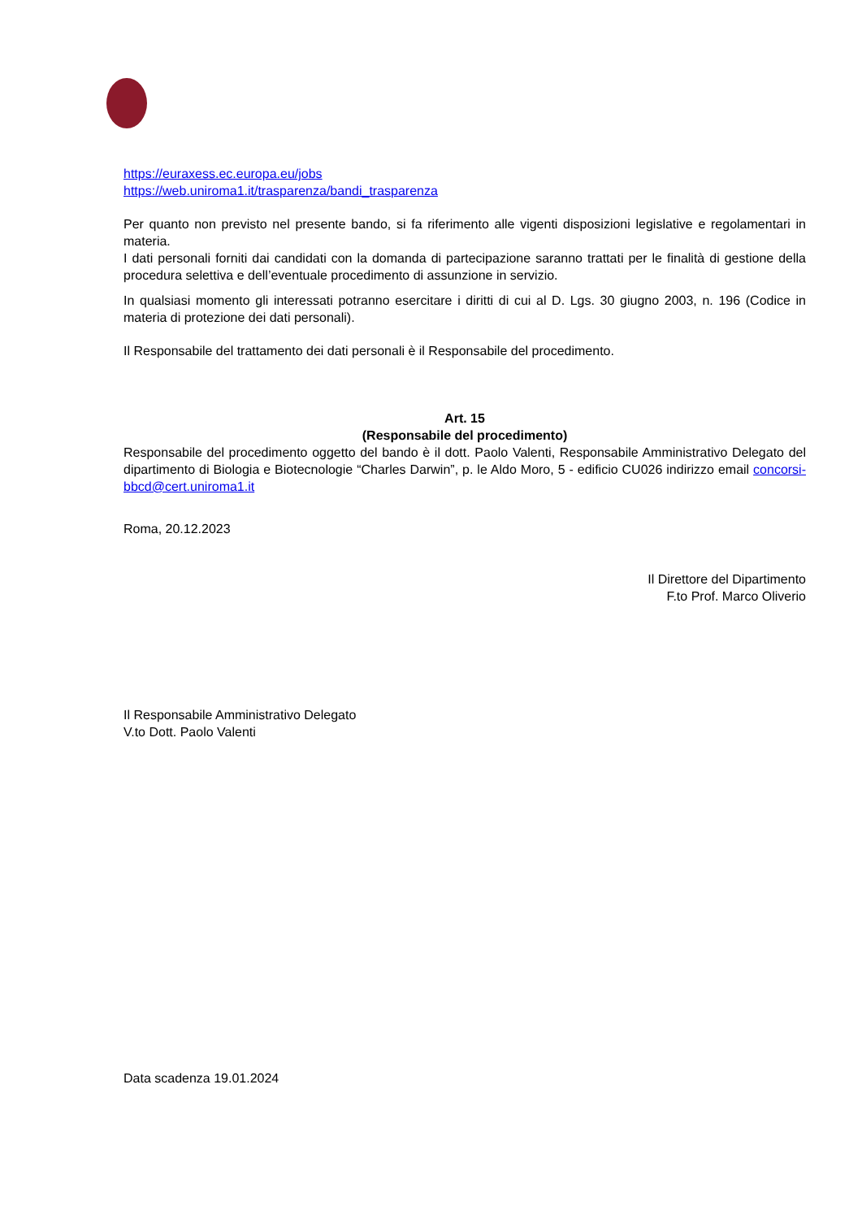https://euraxess.ec.europa.eu/jobs
https://web.uniroma1.it/trasparenza/bandi_trasparenza
Per quanto non previsto nel presente bando, si fa riferimento alle vigenti disposizioni legislative e regolamentari in materia.
I dati personali forniti dai candidati con la domanda di partecipazione saranno trattati per le finalità di gestione della procedura selettiva e dell’eventuale procedimento di assunzione in servizio.
In qualsiasi momento gli interessati potranno esercitare i diritti di cui al D. Lgs. 30 giugno 2003, n. 196 (Codice in materia di protezione dei dati personali).
Il Responsabile del trattamento dei dati personali è il Responsabile del procedimento.
Art. 15
(Responsabile del procedimento)
Responsabile del procedimento oggetto del bando è il dott. Paolo Valenti, Responsabile Amministrativo Delegato del dipartimento di Biologia e Biotecnologie “Charles Darwin”, p. le Aldo Moro, 5 - edificio CU026 indirizzo email concorsi-bbcd@cert.uniroma1.it
Roma, 20.12.2023
Il Direttore del Dipartimento
F.to Prof. Marco Oliverio
Il Responsabile Amministrativo Delegato
V.to Dott. Paolo Valenti
Data scadenza 19.01.2024